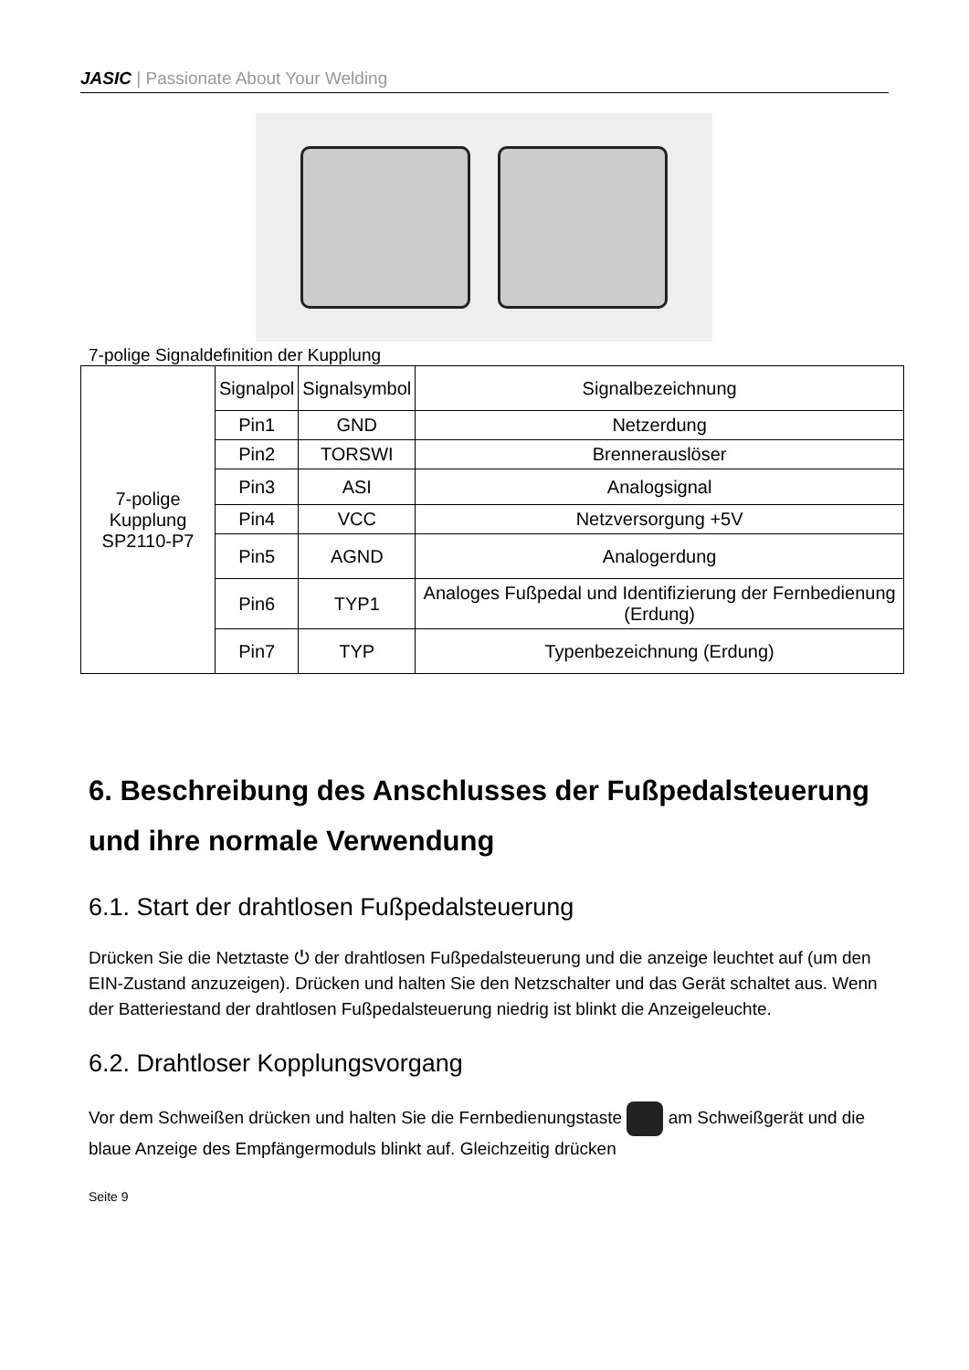JASIC | Passionate About Your Welding
7-polige Signaldefinition der Kupplung
| 7-polige Kupplung SP2110-P7 | Signalpol | Signalsymbol | Signalbezeichnung |
| | Pin1 | GND | Netzerdung |
| | Pin2 | TORSWI | Brennerauslöser |
| | Pin3 | ASI | Analogsignal |
| | Pin4 | VCC | Netzversorgung +5V |
| | Pin5 | AGND | Analogerdung |
| | Pin6 | TYP1 | Analoges Fußpedal und Identifizierung der Fernbedienung (Erdung) |
| | Pin7 | TYP | Typenbezeichnung (Erdung) |
6. Beschreibung des Anschlusses der Fußpedalsteuerung und ihre normale Verwendung
6.1. Start der drahtlosen Fußpedalsteuerung
Drücken Sie die Netztaste ⏻ der drahtlosen Fußpedalsteuerung und die anzeige leuchtet auf (um den EIN-Zustand anzuzeigen). Drücken und halten Sie den Netzschalter und das Gerät schaltet aus. Wenn der Batteriestand der drahtlosen Fußpedalsteuerung niedrig ist blinkt die Anzeigeleuchte.
6.2. Drahtloser Kopplungsvorgang
Vor dem Schweißen drücken und halten Sie die Fernbedienungstaste am Schweißgerät und die blaue Anzeige des Empfängermoduls blinkt auf. Gleichzeitig drücken
Seite 9